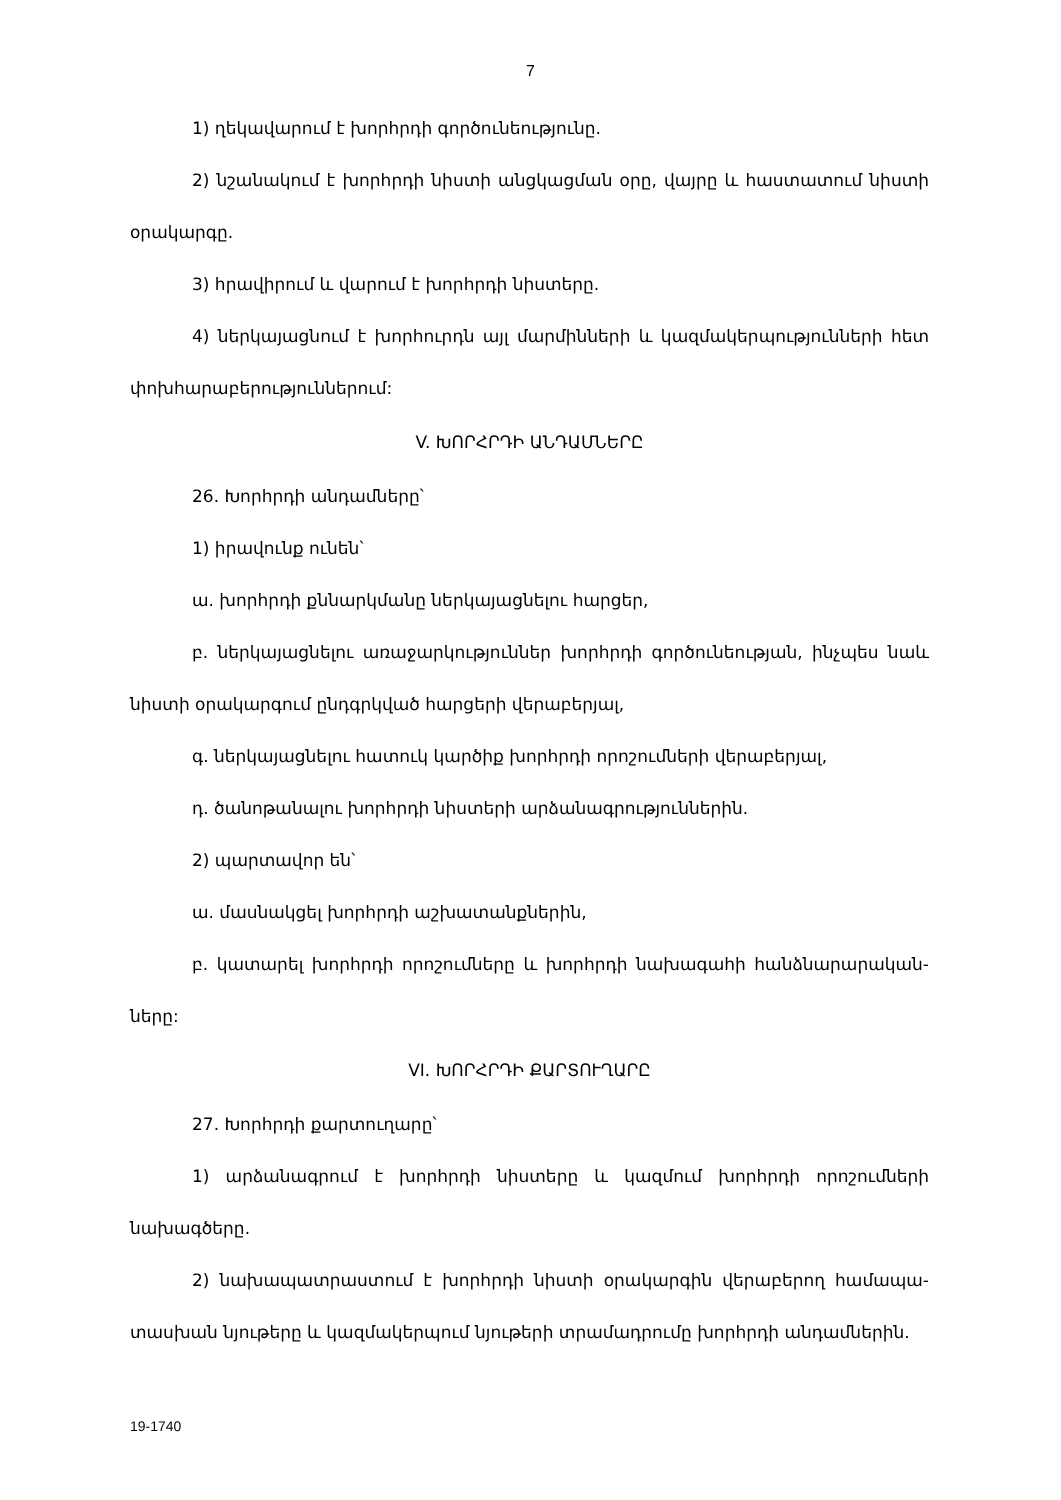7
1) ղեկավարում է խորհրդի գործունեությունը.
2) նշանակում է խորհրդի նիստի անցկացման օրը, վայրը և հաստատում նիստի օրակարգը.
3) հրավիրում և վարում է խորհրդի նիստերը.
4) ներկայացնում է խորհուրդն այլ մարմինների և կազմակերպությունների հետ փոխհարաբերություններում:
V. ԽՈՐՀՐԴԻ ԱՆԴԱՄՆԵՐԸ
26. Խորհրդի անդամները՝
1) իրավունք ունեն՝
ա. խորհրդի քննարկմանը ներկայացնելու հարցեր,
բ. ներկայացնելու առաջարկություններ խորհրդի գործունեության, ինչպես նաև նիստի օրակարգում ընդգրկված հարցերի վերաբերյալ,
գ. ներկայացնելու հատուկ կարծիք խորհրդի որոշումների վերաբերյալ,
դ. ծանոթանալու խորհրդի նիստերի արձանագրություններին.
2) պարտավոր են՝
ա. մասնակցել խորհրդի աշխատանքներին,
բ. կատարել խորհրդի որոշումները և խորհրդի նախագահի հանձնարարական-ները:
VI. ԽՈՐՀՐԴԻ ՔԱՐՏՈՒՂԱՐԸ
27. Խորհրդի քարտուղարը՝
1) արձանագրում է խորհրդի նիստերը և կազմում խորհրդի որոշումների նախագծերը.
2) նախապատրաստում է խորհրդի նիստի օրակարգին վերաբերող համապա-տասխան նյութերը և կազմակերպում նյութերի տրամադրումը խորհրդի անդամներին.
19-1740